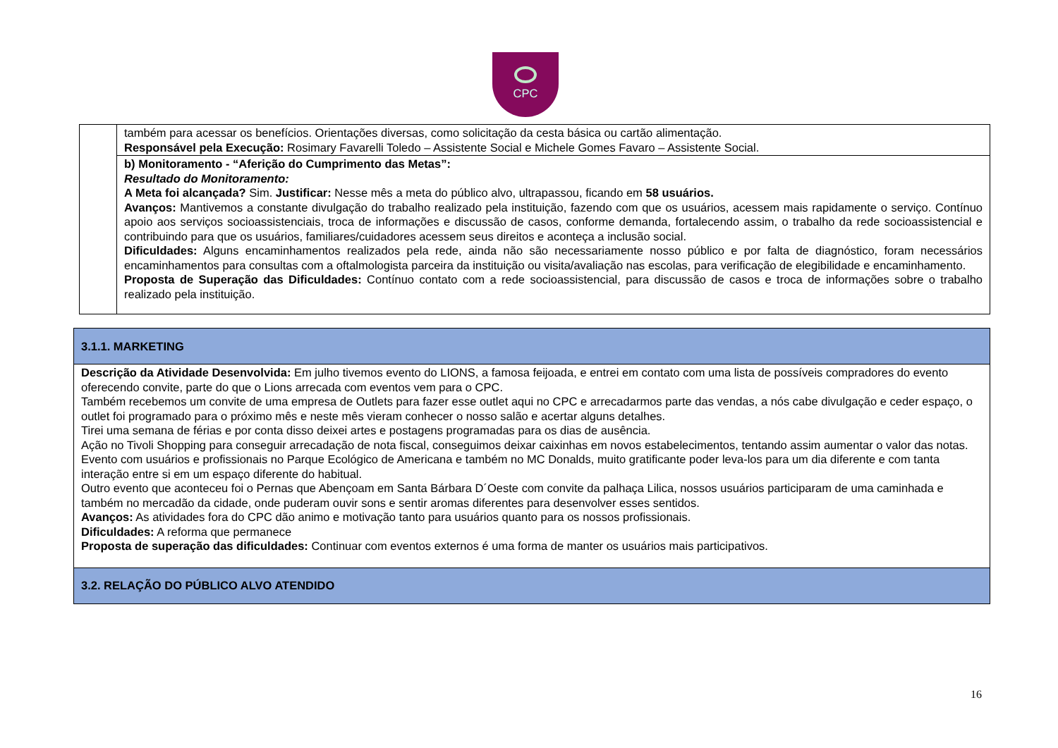CPC
| | também para acessar os benefícios. Orientações diversas, como solicitação da cesta básica ou cartão alimentação. Responsável pela Execução: Rosimary Favarelli Toledo – Assistente Social e Michele Gomes Favaro – Assistente Social. |
| | b) Monitoramento - “Aferição do Cumprimento das Metas”: Resultado do Monitoramento: A Meta foi alcançada? Sim. Justificar: Nesse mês a meta do público alvo, ultrapassou, ficando em 58 usuários. Avanços: Mantivemos a constante divulgação do trabalho realizado pela instituição, fazendo com que os usuários, acessem mais rapidamente o serviço. Contínuo apoio aos serviços socioassistenciais, troca de informações e discussão de casos, conforme demanda, fortalecendo assim, o trabalho da rede socioassistencial e contribuindo para que os usuários, familiares/cuidadores acessem seus direitos e aconteça a inclusão social. Dificuldades: Alguns encaminhamentos realizados pela rede, ainda não são necessariamente nosso público e por falta de diagnóstico, foram necessários encaminhamentos para consultas com a oftalmologista parceira da instituição ou visita/avaliação nas escolas, para verificação de elegibilidade e encaminhamento. Proposta de Superação das Dificuldades: Contínuo contato com a rede socioassistencial, para discussão de casos e troca de informações sobre o trabalho realizado pela instituição. |
| 3.1.1. MARKETING |
| Descrição da Atividade Desenvolvida: Em julho tivemos evento do LIONS, a famosa feijoada, e entrei em contato com uma lista de possíveis compradores do evento oferecendo convite, parte do que o Lions arrecada com eventos vem para o CPC. Também recebemos um convite de uma empresa de Outlets para fazer esse outlet aqui no CPC e arrecadarmos parte das vendas, a nós cabe divulgação e ceder espaço, o outlet foi programado para o próximo mês e neste mês vieram conhecer o nosso salão e acertar alguns detalhes. Tirei uma semana de férias e por conta disso deixei artes e postagens programadas para os dias de ausência. Ação no Tivoli Shopping para conseguir arrecadação de nota fiscal, conseguimos deixar caixinhas em novos estabelecimentos, tentando assim aumentar o valor das notas. Evento com usuários e profissionais no Parque Ecológico de Americana e também no MC Donalds, muito gratificante poder leva-los para um dia diferente e com tanta interação entre si em um espaço diferente do habitual. Outro evento que aconteceu foi o Pernas que Abençoam em Santa Bárbara D´Oeste com convite da palhaça Lilica, nossos usuários participaram de uma caminhada e também no mercadão da cidade, onde puderam ouvir sons e sentir aromas diferentes para desenvolver esses sentidos. Avanços: As atividades fora do CPC dão animo e motivação tanto para usuários quanto para os nossos profissionais. Dificuldades: A reforma que permanece Proposta de superação das dificuldades: Continuar com eventos externos é uma forma de manter os usuários mais participativos. |
| 3.2. RELAÇÃO DO PÚBLICO ALVO ATENDIDO |
16